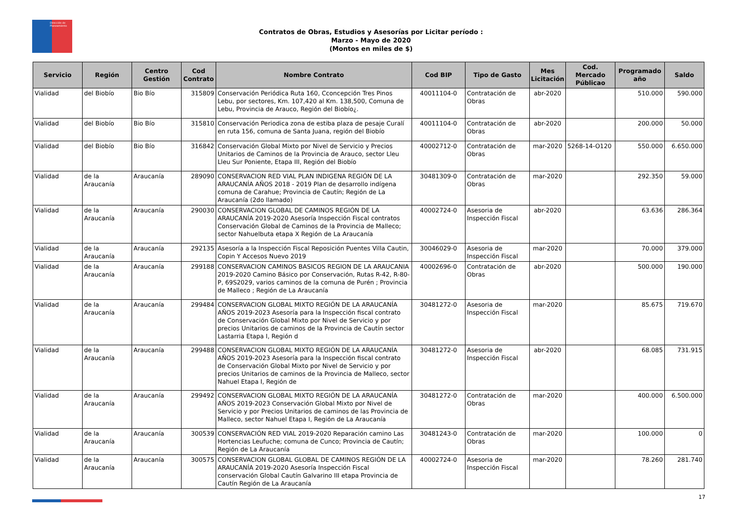Dirección de Planeamiento
Contratos de Obras, Estudios y Asesorías por Licitar período :
Marzo - Mayo de 2020
(Montos en miles de $)
| Servicio | Región | Centro Gestión | Cod Contrato | Nombre Contrato | Cod BIP | Tipo de Gasto | Mes Licitación | Cod. Mercado Públicao | Programado año | Saldo |
| --- | --- | --- | --- | --- | --- | --- | --- | --- | --- | --- |
| Vialidad | del Biobío | Bio Bío | 315809 | Conservación Periódica Ruta 160, Cconcepción Tres Pinos Lebu, por sectores, Km. 107,420 al Km. 138,500, Comuna de Lebu, Provincia de Arauco, Región del Biobío¿. | 40011104-0 | Contratación de Obras | abr-2020 | | 510.000 | 590.000 |
| Vialidad | del Biobío | Bio Bío | 315810 | Conservación Periodica zona de estiba plaza de pesaje Curalí en ruta 156, comuna de Santa Juana, región del Biobío | 40011104-0 | Contratación de Obras | abr-2020 | | 200.000 | 50.000 |
| Vialidad | del Biobío | Bio Bío | 316842 | Conservación Global Mixto por Nivel de Servicio y Precios Unitarios de Caminos de la Provincia de Arauco, sector Lleu Lleu Sur Poniente, Etapa III, Región del Biobío | 40002712-0 | Contratación de Obras | mar-2020 | 5268-14-O120 | 550.000 | 6.650.000 |
| Vialidad | de la Araucanía | Araucanía | 289090 | CONSERVACION RED VIAL PLAN INDIGENA REGIÓN DE LA ARAUCANÍA AÑOS 2018 - 2019 Plan de desarrollo indígena comuna de Carahue; Provincia de Cautín; Región de La Araucanía (2do llamado) | 30481309-0 | Contratación de Obras | mar-2020 | | 292.350 | 59.000 |
| Vialidad | de la Araucanía | Araucanía | 290030 | CONSERVACION GLOBAL DE CAMINOS REGIÓN DE LA ARAUCANÍA 2019-2020 Asesoría Inspección Fiscal contratos Conservación Global de Caminos de la Provincia de Malleco; sector Nahuelbuta etapa X Región de La Araucanía | 40002724-0 | Asesoria de Inspección Fiscal | abr-2020 | | 63.636 | 286.364 |
| Vialidad | de la Araucanía | Araucanía | 292135 | Asesoría a la Inspección Fiscal Reposición Puentes Villa Cautin, Copin Y Accesos Nuevo 2019 | 30046029-0 | Asesoria de Inspección Fiscal | mar-2020 | | 70.000 | 379.000 |
| Vialidad | de la Araucanía | Araucanía | 299188 | CONSERVACION CAMINOS BASICOS REGION DE LA ARAUCANIA 2019-2020 Camino Básico por Conservación, Rutas R-42, R-80-P, 69S2029, varios caminos de la comuna de Purén ; Provincia de Malleco ; Región de La Araucanía | 40002696-0 | Contratación de Obras | abr-2020 | | 500.000 | 190.000 |
| Vialidad | de la Araucanía | Araucanía | 299484 | CONSERVACION GLOBAL MIXTO REGIÓN DE LA ARAUCANÍA AÑOS 2019-2023 Asesoría para la Inspección fiscal contrato de Conservación Global Mixto por Nivel de Servicio y por precios Unitarios de caminos de la Provincia de Cautín sector Lastarria Etapa I, Región d | 30481272-0 | Asesoria de Inspección Fiscal | mar-2020 | | 85.675 | 719.670 |
| Vialidad | de la Araucanía | Araucanía | 299488 | CONSERVACION GLOBAL MIXTO REGIÓN DE LA ARAUCANÍA AÑOS 2019-2023 Asesoría para la Inspección fiscal contrato de Conservación Global Mixto por Nivel de Servicio y por precios Unitarios de caminos de la Provincia de Malleco, sector Nahuel Etapa I, Región de | 30481272-0 | Asesoria de Inspección Fiscal | abr-2020 | | 68.085 | 731.915 |
| Vialidad | de la Araucanía | Araucanía | 299492 | CONSERVACION GLOBAL MIXTO REGIÓN DE LA ARAUCANÍA AÑOS 2019-2023 Conservación Global Mixto por Nivel de Servicio y por Precios Unitarios de caminos de las Provincia de Malleco, sector Nahuel Etapa I, Región de La Araucanía | 30481272-0 | Contratación de Obras | mar-2020 | | 400.000 | 6.500.000 |
| Vialidad | de la Araucanía | Araucanía | 300539 | CONSERVACIÓN RED VIAL 2019-2020 Reparación camino Las Hortencias Leufuche; comuna de Cunco; Provincia de Cautín; Región de La Araucanía | 30481243-0 | Contratación de Obras | mar-2020 | | 100.000 | 0 |
| Vialidad | de la Araucanía | Araucanía | 300575 | CONSERVACION GLOBAL GLOBAL DE CAMINOS REGIÓN DE LA ARAUCANÍA 2019-2020 Asesoría Inspección Fiscal conservación Global Cautín Galvarino III etapa Provincia de Cautín Región de La Araucanía | 40002724-0 | Asesoria de Inspección Fiscal | mar-2020 | | 78.260 | 281.740 |
17